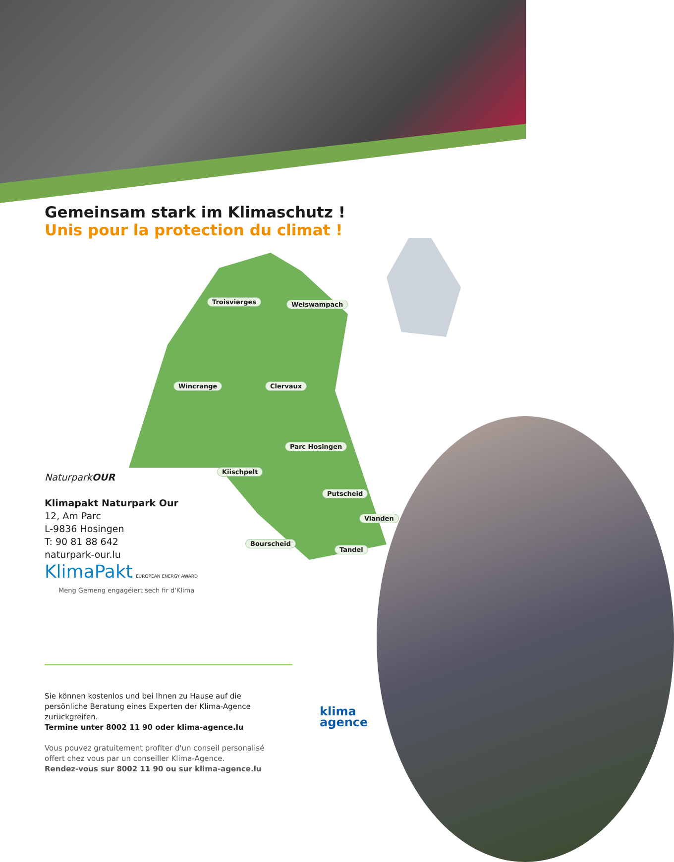Gemeinsam stark im Klimaschutz !
Unis pour la protection du climat !
Troisvierges Weiswampach
Wincrange Clervaux
Parc Hosingen
Kiischpelt
Putscheid
Vianden
Bourscheid
Tandel
NaturparkOUR
Klimapakt Naturpark Our
12, Am Parc
L-9836 Hosingen
T: 90 81 88 642
naturpark-our.lu
KlimaPakt EUROPEAN ENERGY AWARD
Meng Gemeng engagéiert sech fir d'Klima
Sie können kostenlos und bei Ihnen zu Hause auf die persönliche Beratung eines Experten der Klima-Agence zurückgreifen.
Termine unter 8002 11 90 oder klima-agence.lu
Vous pouvez gratuitement profiter d'un conseil personalisé offert chez vous par un conseiller Klima-Agence.
Rendez-vous sur 8002 11 90 ou sur klima-agence.lu
klima
agence